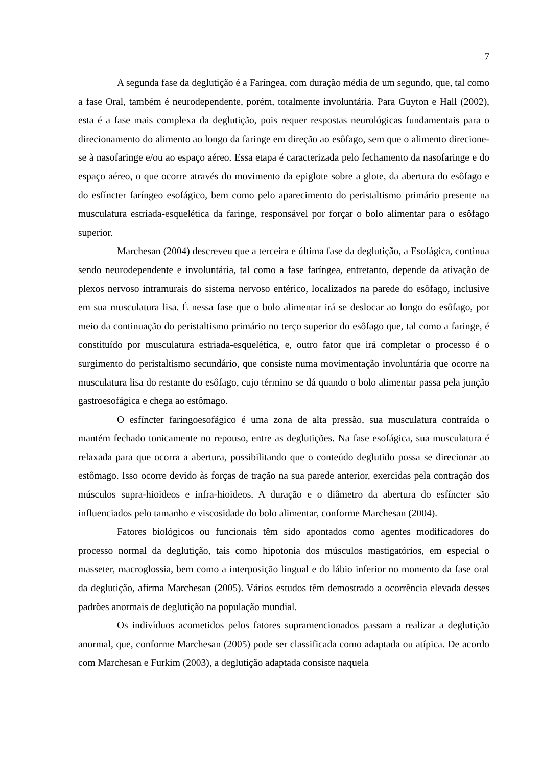7
A segunda fase da deglutição é a Faríngea, com duração média de um segundo, que, tal como a fase Oral, também é neurodependente, porém, totalmente involuntária. Para Guyton e Hall (2002), esta é a fase mais complexa da deglutição, pois requer respostas neurológicas fundamentais para o direcionamento do alimento ao longo da faringe em direção ao esôfago, sem que o alimento direcione-se à nasofaringe e/ou ao espaço aéreo. Essa etapa é caracterizada pelo fechamento da nasofaringe e do espaço aéreo, o que ocorre através do movimento da epiglote sobre a glote, da abertura do esôfago e do esfíncter faríngeo esofágico, bem como pelo aparecimento do peristaltismo primário presente na musculatura estriada-esquelética da faringe, responsável por forçar o bolo alimentar para o esôfago superior.
Marchesan (2004) descreveu que a terceira e última fase da deglutição, a Esofágica, continua sendo neurodependente e involuntária, tal como a fase faríngea, entretanto, depende da ativação de plexos nervoso intramurais do sistema nervoso entérico, localizados na parede do esôfago, inclusive em sua musculatura lisa. É nessa fase que o bolo alimentar irá se deslocar ao longo do esôfago, por meio da continuação do peristaltismo primário no terço superior do esôfago que, tal como a faringe, é constituído por musculatura estriada-esquelética, e, outro fator que irá completar o processo é o surgimento do peristaltismo secundário, que consiste numa movimentação involuntária que ocorre na musculatura lisa do restante do esôfago, cujo término se dá quando o bolo alimentar passa pela junção gastroesofágica e chega ao estômago.
O esfíncter faringoesofágico é uma zona de alta pressão, sua musculatura contraída o mantém fechado tonicamente no repouso, entre as deglutições. Na fase esofágica, sua musculatura é relaxada para que ocorra a abertura, possibilitando que o conteúdo deglutido possa se direcionar ao estômago. Isso ocorre devido às forças de tração na sua parede anterior, exercidas pela contração dos músculos supra-hioideos e infra-hioideos. A duração e o diâmetro da abertura do esfíncter são influenciados pelo tamanho e viscosidade do bolo alimentar, conforme Marchesan (2004).
Fatores biológicos ou funcionais têm sido apontados como agentes modificadores do processo normal da deglutição, tais como hipotonia dos músculos mastigatórios, em especial o masseter, macroglossia, bem como a interposição lingual e do lábio inferior no momento da fase oral da deglutição, afirma Marchesan (2005). Vários estudos têm demostrado a ocorrência elevada desses padrões anormais de deglutição na população mundial.
Os indivíduos acometidos pelos fatores supramencionados passam a realizar a deglutição anormal, que, conforme Marchesan (2005) pode ser classificada como adaptada ou atípica. De acordo com Marchesan e Furkim (2003), a deglutição adaptada consiste naquela